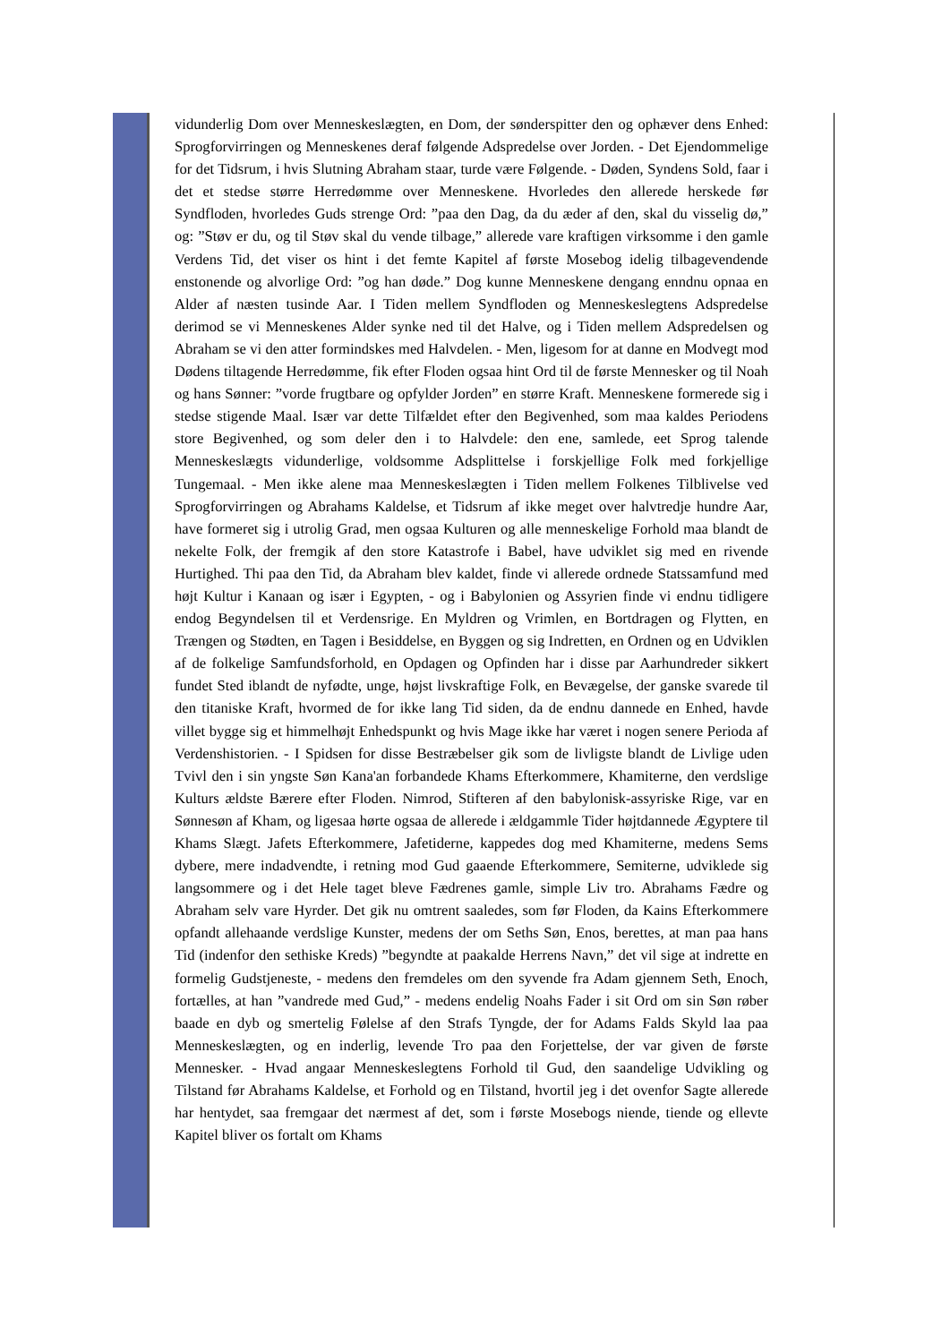vidunderlig Dom over Menneskeslægten, en Dom, der sønderspitter den og ophæver dens Enhed: Sprogforvirringen og Menneskenes deraf følgende Adspredelse over Jorden. - Det Ejendommelige for det Tidsrum, i hvis Slutning Abraham staar, turde være Følgende. - Døden, Syndens Sold, faar i det et stedse større Herredømme over Menneskene. Hvorledes den allerede herskede før Syndfloden, hvorledes Guds strenge Ord: ”paa den Dag, da du æder af den, skal du visselig dø,” og: ”Støv er du, og til Støv skal du vende tilbage,” allerede vare kraftigen virksomme i den gamle Verdens Tid, det viser os hint i det femte Kapitel af første Mosebog idelig tilbagevendende enstonende og alvorlige Ord: ”og han døde.” Dog kunne Menneskene dengang enndnu opnaa en Alder af næsten tusinde Aar. I Tiden mellem Syndfloden og Menneskeslegtens Adspredelse derimod se vi Menneskenes Alder synke ned til det Halve, og i Tiden mellem Adspredelsen og Abraham se vi den atter formindskes med Halvdelen. - Men, ligesom for at danne en Modvegt mod Dødens tiltagende Herredømme, fik efter Floden ogsaa hint Ord til de første Mennesker og til Noah og hans Sønner: ”vorde frugtbare og opfylder Jorden” en større Kraft. Menneskene formerede sig i stedse stigende Maal. Især var dette Tilfældet efter den Begivenhed, som maa kaldes Periodens store Begivenhed, og som deler den i to Halvdele: den ene, samlede, eet Sprog talende Menneskeslægts vidunderlige, voldsomme Adsplittelse i forskjellige Folk med forkjellige Tungemaal. - Men ikke alene maa Menneskeslægten i Tiden mellem Folkenes Tilblivelse ved Sprogforvirringen og Abrahams Kaldelse, et Tidsrum af ikke meget over halvtredje hundre Aar, have formeret sig i utrolig Grad, men ogsaa Kulturen og alle menneskelige Forhold maa blandt de nekelte Folk, der fremgik af den store Katastrofe i Babel, have udviklet sig med en rivende Hurtighed. Thi paa den Tid, da Abraham blev kaldet, finde vi allerede ordnede Statssamfund med højt Kultur i Kanaan og især i Egypten, - og i Babylonien og Assyrien finde vi endnu tidligere endog Begyndelsen til et Verdensrige. En Myldren og Vrimlen, en Bortdragen og Flytten, en Trængen og Stødten, en Tagen i Besiddelse, en Byggen og sig Indretten, en Ordnen og en Udviklen af de folkelige Samfundsforhold, en Opdagen og Opfinden har i disse par Aarhundreder sikkert fundet Sted iblandt de nyfødte, unge, højst livskraftige Folk, en Bevægelse, der ganske svarede til den titaniske Kraft, hvormed de for ikke lang Tid siden, da de endnu dannede en Enhed, havde villet bygge sig et himmelhøjt Enhedspunkt og hvis Mage ikke har været i nogen senere Perioda af Verdenshistorien. - I Spidsen for disse Bestræbelser gik som de livligste blandt de Livlige uden Tvivl den i sin yngste Søn Kana'an forbandede Khams Efterkommere, Khamiterne, den verdslige Kulturs ældste Bærere efter Floden. Nimrod, Stifteren af den babylonisk-assyriske Rige, var en Sønnesøn af Kham, og ligesaa hørte ogsaa de allerede i ældgammle Tider højtdannede Ægyptere til Khams Slægt. Jafets Efterkommere, Jafetiderne, kappedes dog med Khamiterne, medens Sems dybere, mere indadvendte, i retning mod Gud gaaende Efterkommere, Semiterne, udviklede sig langsommere og i det Hele taget bleve Fædrenes gamle, simple Liv tro. Abrahams Fædre og Abraham selv vare Hyrder. Det gik nu omtrent saaledes, som før Floden, da Kains Efterkommere opfandt allehaande verdslige Kunster, medens der om Seths Søn, Enos, berettes, at man paa hans Tid (indenfor den sethiske Kreds) ”begyndte at paakalde Herrens Navn,” det vil sige at indrette en formelig Gudstjeneste, - medens den fremdeles om den syvende fra Adam gjennem Seth, Enoch, fortælles, at han ”vandrede med Gud,” - medens endelig Noahs Fader i sit Ord om sin Søn røber baade en dyb og smertelig Følelse af den Strafs Tyngde, der for Adams Falds Skyld laa paa Menneskeslægten, og en inderlig, levende Tro paa den Forjettelse, der var given de første Mennesker. - Hvad angaar Menneskeslegtens Forhold til Gud, den saandelige Udvikling og Tilstand før Abrahams Kaldelse, et Forhold og en Tilstand, hvortil jeg i det ovenfor Sagte allerede har hentydet, saa fremgaar det nærmest af det, som i første Mosebogs niende, tiende og ellevte Kapitel bliver os fortalt om Khams